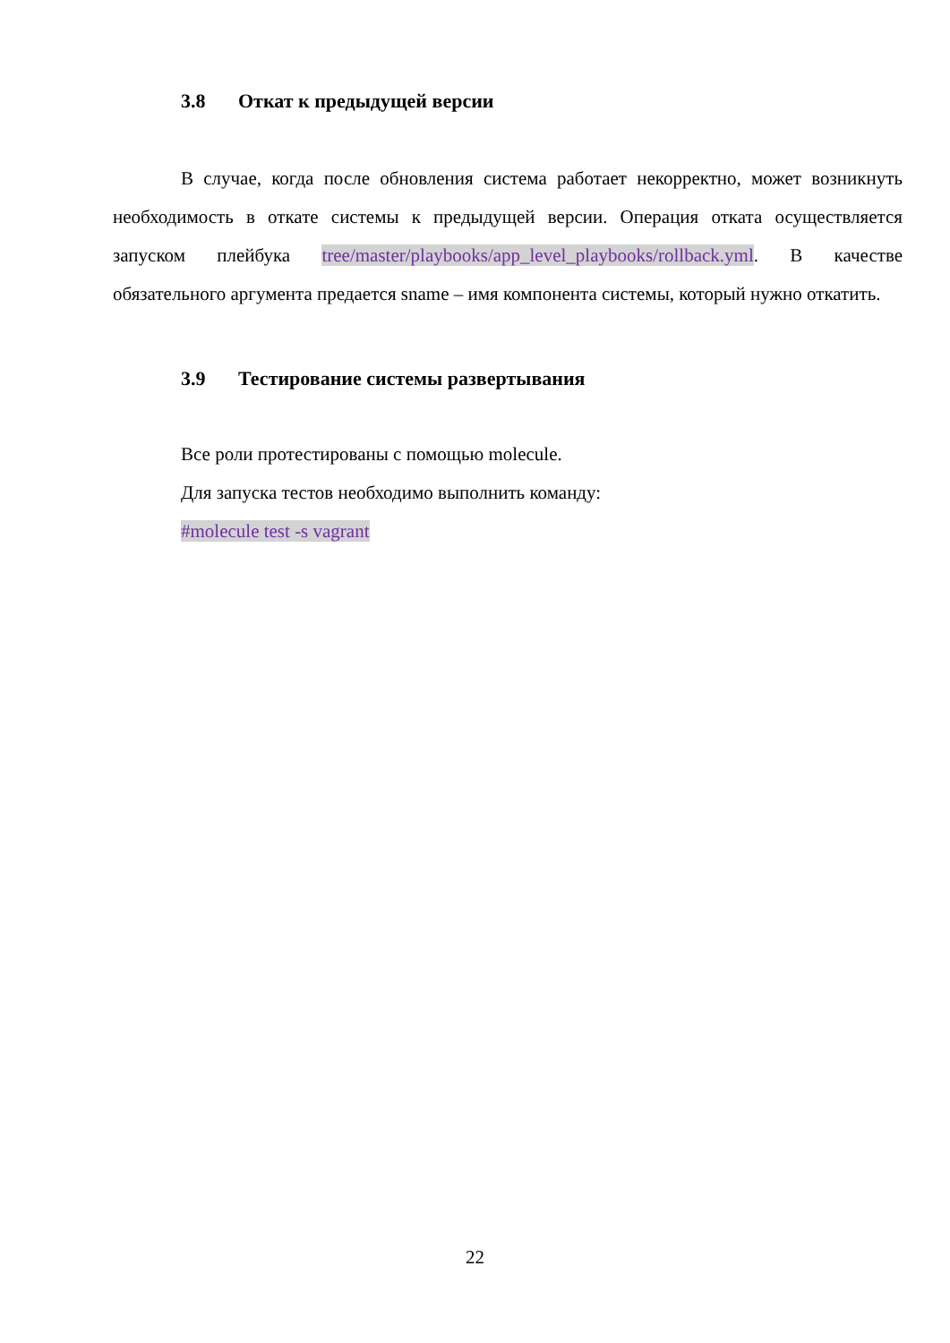3.8 Откат к предыдущей версии
В случае, когда после обновления система работает некорректно, может возникнуть необходимость в откате системы к предыдущей версии. Операция отката осуществляется запуском плейбука tree/master/playbooks/app_level_playbooks/rollback.yml. В качестве обязательного аргумента предается sname – имя компонента системы, который нужно откатить.
3.9 Тестирование системы развертывания
Все роли протестированы с помощью molecule.
Для запуска тестов необходимо выполнить команду:
#molecule test -s vagrant
22